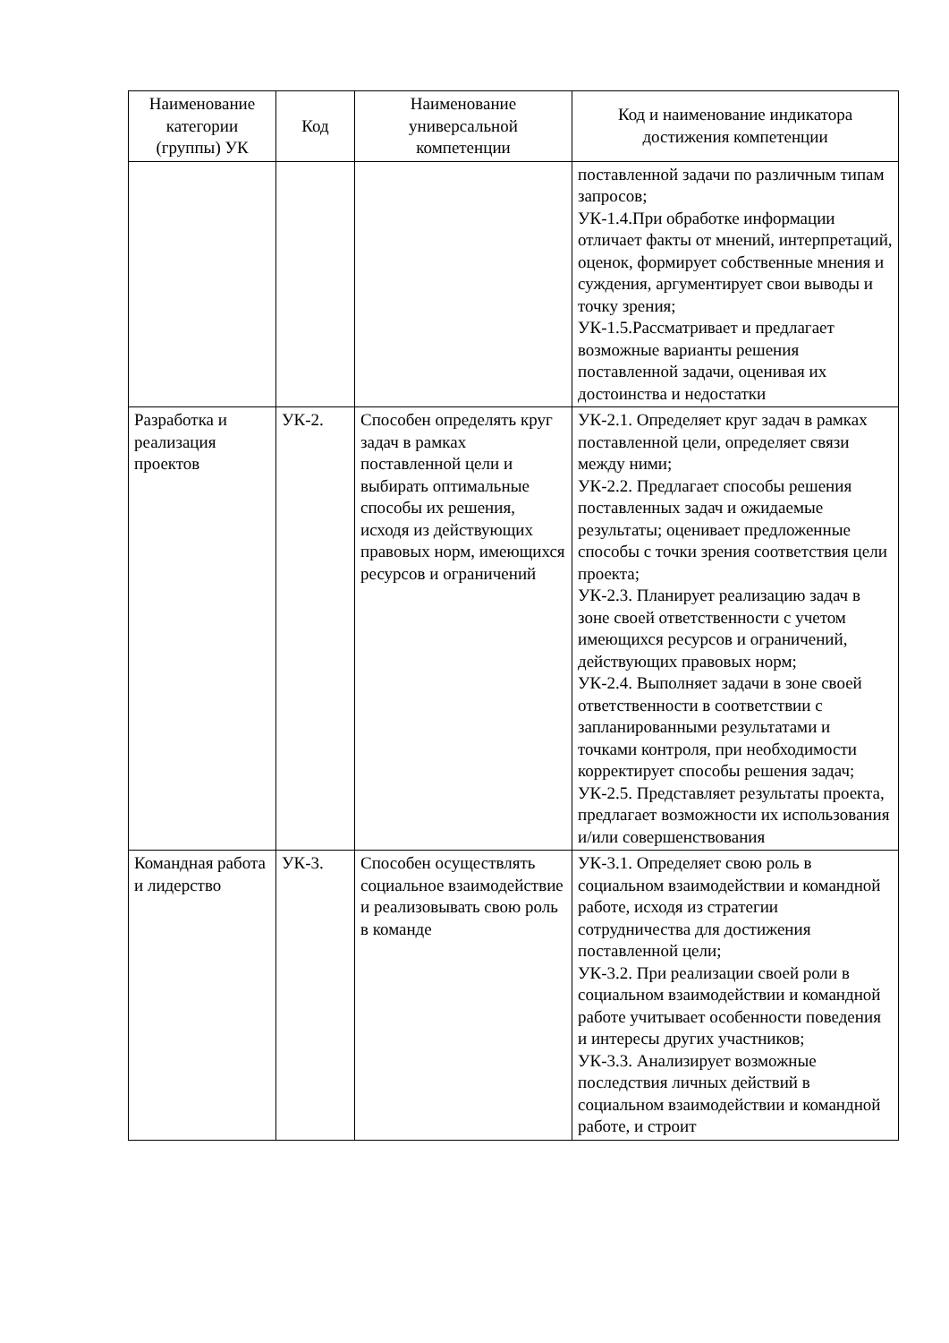| Наименование категории (группы) УК | Код | Наименование универсальной компетенции | Код и наименование индикатора достижения компетенции |
| --- | --- | --- | --- |
| | | | поставленной задачи по различным типам запросов; УК-1.4.При обработке информации отличает факты от мнений, интерпретаций, оценок, формирует собственные мнения и суждения, аргументирует свои выводы и точку зрения; УК-1.5.Рассматривает и предлагает возможные варианты решения поставленной задачи, оценивая их достоинства и недостатки |
| Разработка и реализация проектов | УК-2. | Способен определять круг задач в рамках поставленной цели и выбирать оптимальные способы их решения, исходя из действующих правовых норм, имеющихся ресурсов и ограничений | УК-2.1. Определяет круг задач в рамках поставленной цели, определяет связи между ними; УК-2.2. Предлагает способы решения поставленных задач и ожидаемые результаты; оценивает предложенные способы с точки зрения соответствия цели проекта; УК-2.3. Планирует реализацию задач в зоне своей ответственности с учетом имеющихся ресурсов и ограничений, действующих правовых норм; УК-2.4. Выполняет задачи в зоне своей ответственности в соответствии с запланированными результатами и точками контроля, при необходимости корректирует способы решения задач; УК-2.5. Представляет результаты проекта, предлагает возможности их использования и/или совершенствования |
| Командная работа и лидерство | УК-3. | Способен осуществлять социальное взаимодействие и реализовывать свою роль в команде | УК-3.1. Определяет свою роль в социальном взаимодействии и командной работе, исходя из стратегии сотрудничества для достижения поставленной цели; УК-3.2. При реализации своей роли в социальном взаимодействии и командной работе учитывает особенности поведения и интересы других участников; УК-3.3. Анализирует возможные последствия личных действий в социальном взаимодействии и командной работе, и строит |